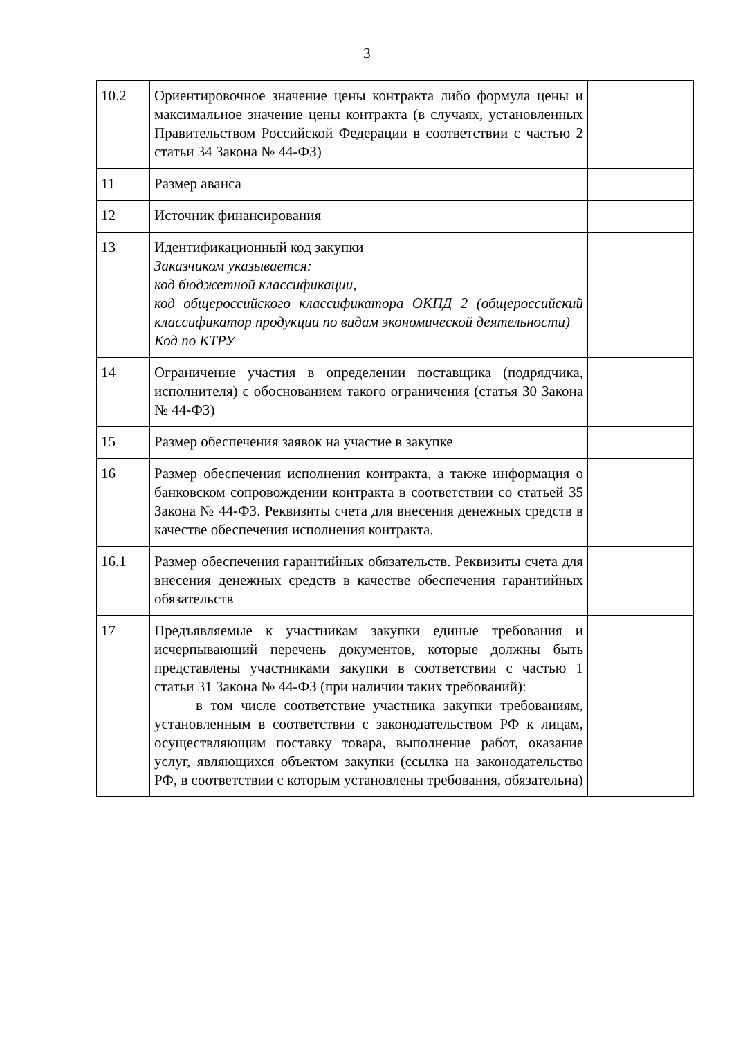3
| 10.2 | Ориентировочное значение цены контракта либо формула цены и максимальное значение цены контракта (в случаях, установленных Правительством Российской Федерации в соответствии с частью 2 статьи 34 Закона № 44-ФЗ) | |
| 11 | Размер аванса | |
| 12 | Источник финансирования | |
| 13 | Идентификационный код закупки Заказчиком указывается: код бюджетной классификации, код общероссийского классификатора ОКПД 2 (общероссийский классификатор продукции по видам экономической деятельности) Код по КТРУ | |
| 14 | Ограничение участия в определении поставщика (подрядчика, исполнителя) с обоснованием такого ограничения (статья 30 Закона № 44-ФЗ) | |
| 15 | Размер обеспечения заявок на участие в закупке | |
| 16 | Размер обеспечения исполнения контракта, а также информация о банковском сопровождении контракта в соответствии со статьей 35 Закона № 44-ФЗ. Реквизиты счета для внесения денежных средств в качестве обеспечения исполнения контракта. | |
| 16.1 | Размер обеспечения гарантийных обязательств. Реквизиты счета для внесения денежных средств в качестве обеспечения гарантийных обязательств | |
| 17 | Предъявляемые к участникам закупки единые требования и исчерпывающий перечень документов, которые должны быть представлены участниками закупки в соответствии с частью 1 статьи 31 Закона № 44-ФЗ (при наличии таких требований): в том числе соответствие участника закупки требованиям, установленным в соответствии с законодательством РФ к лицам, осуществляющим поставку товара, выполнение работ, оказание услуг, являющихся объектом закупки (ссылка на законодательство РФ, в соответствии с которым установлены требования, обязательна) | |